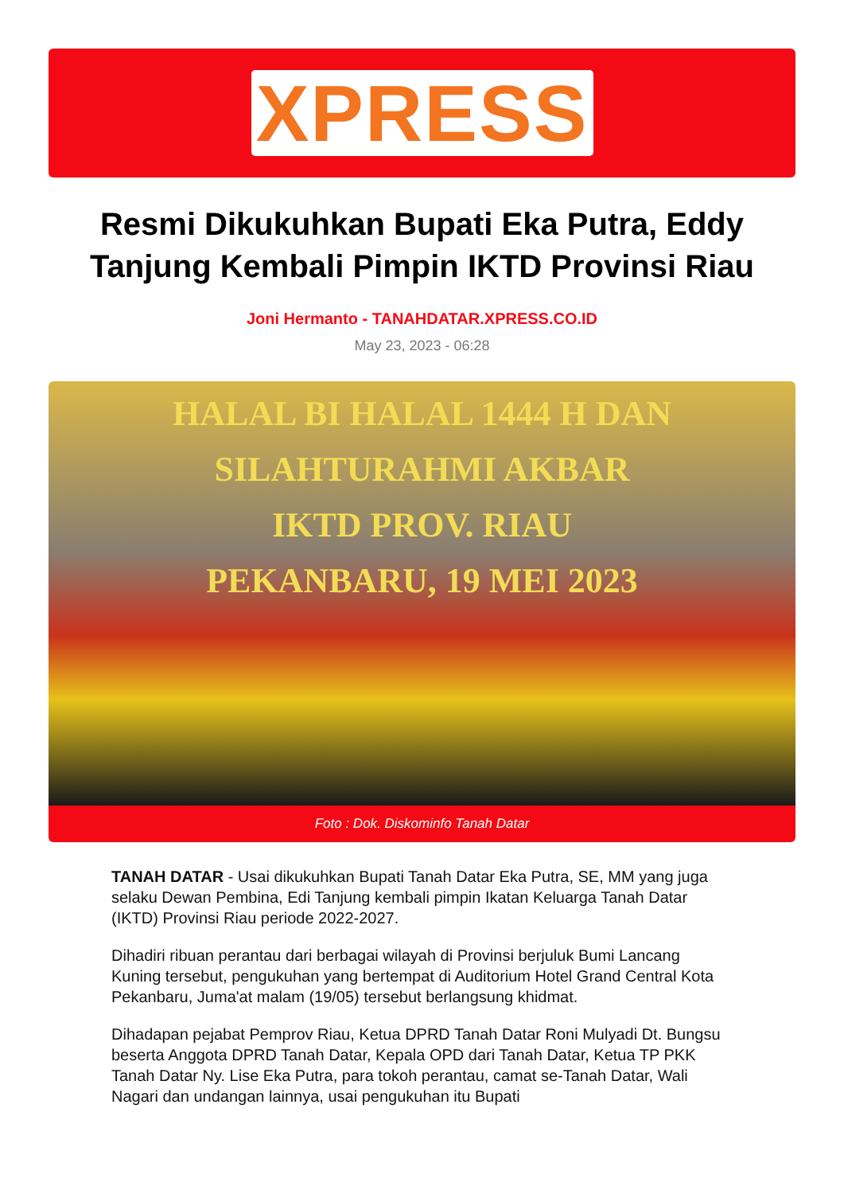XPRESS
Resmi Dikukuhkan Bupati Eka Putra, Eddy Tanjung Kembali Pimpin IKTD Provinsi Riau
Joni Hermanto - TANAHDATAR.XPRESS.CO.ID
May 23, 2023 - 06:28
HALAL BI HALAL 1444 H DAN
SILAHTURAHMI AKBAR
IKTD PROV. RIAU
PEKANBARU, 19 MEI 2023
Foto : Dok. Diskominfo Tanah Datar
TANAH DATAR - Usai dikukuhkan Bupati Tanah Datar Eka Putra, SE, MM yang juga selaku Dewan Pembina, Edi Tanjung kembali pimpin Ikatan Keluarga Tanah Datar (IKTD) Provinsi Riau periode 2022-2027.
Dihadiri ribuan perantau dari berbagai wilayah di Provinsi berjuluk Bumi Lancang Kuning tersebut, pengukuhan yang bertempat di Auditorium Hotel Grand Central Kota Pekanbaru, Juma'at malam (19/05) tersebut berlangsung khidmat.
Dihadapan pejabat Pemprov Riau, Ketua DPRD Tanah Datar Roni Mulyadi Dt. Bungsu beserta Anggota DPRD Tanah Datar, Kepala OPD dari Tanah Datar, Ketua TP PKK Tanah Datar Ny. Lise Eka Putra, para tokoh perantau, camat se-Tanah Datar, Wali Nagari dan undangan lainnya, usai pengukuhan itu Bupati